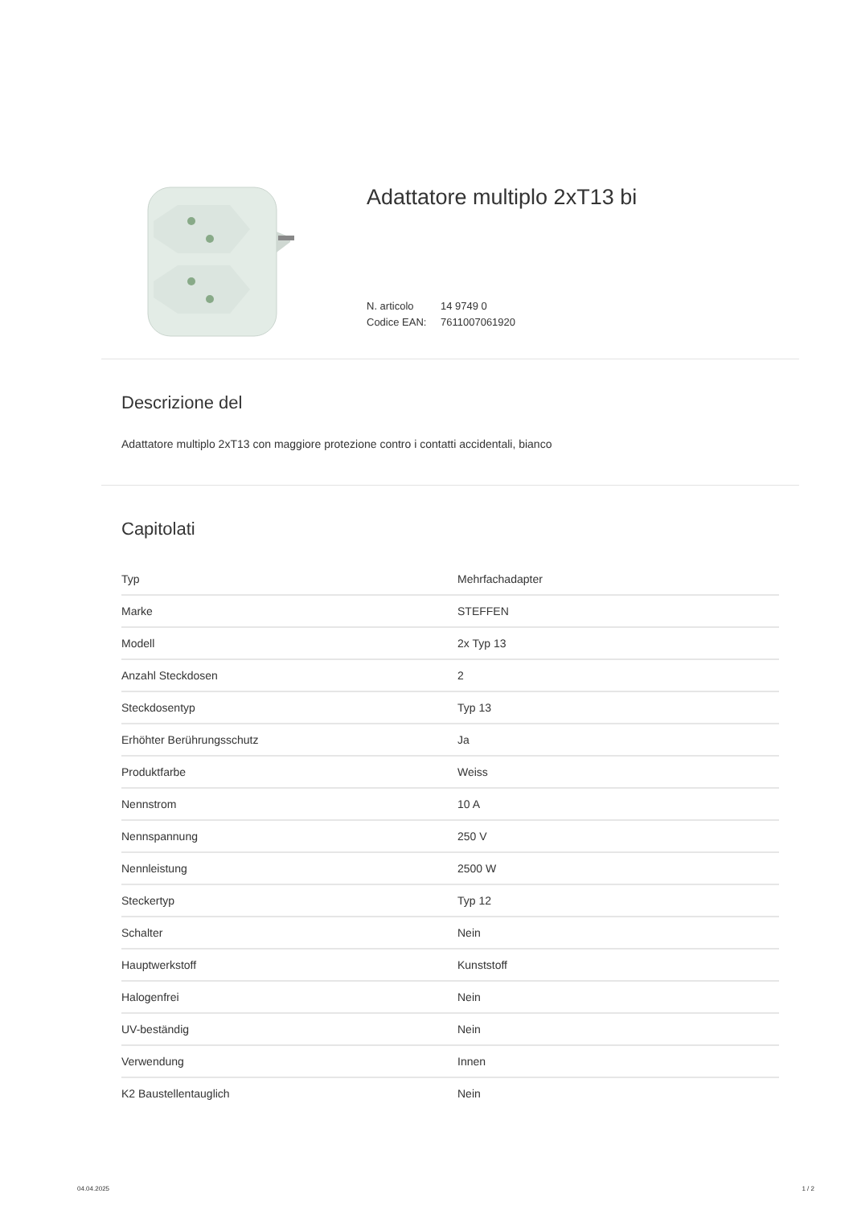Adattatore multiplo 2xT13 bi
N. articolo 14 9749 0
Codice EAN: 7611007061920
Descrizione del
Adattatore multiplo 2xT13 con maggiore protezione contro i contatti accidentali, bianco
Capitolati
| Typ | Mehrfachadapter |
| Marke | STEFFEN |
| Modell | 2x Typ 13 |
| Anzahl Steckdosen | 2 |
| Steckdosentyp | Typ 13 |
| Erhöhter Berührungsschutz | Ja |
| Produktfarbe | Weiss |
| Nennstrom | 10 A |
| Nennspannung | 250 V |
| Nennleistung | 2500 W |
| Steckertyp | Typ 12 |
| Schalter | Nein |
| Hauptwerkstoff | Kunststoff |
| Halogenfrei | Nein |
| UV-beständig | Nein |
| Verwendung | Innen |
| K2 Baustellentauglich | Nein |
04.04.2025 1 / 2